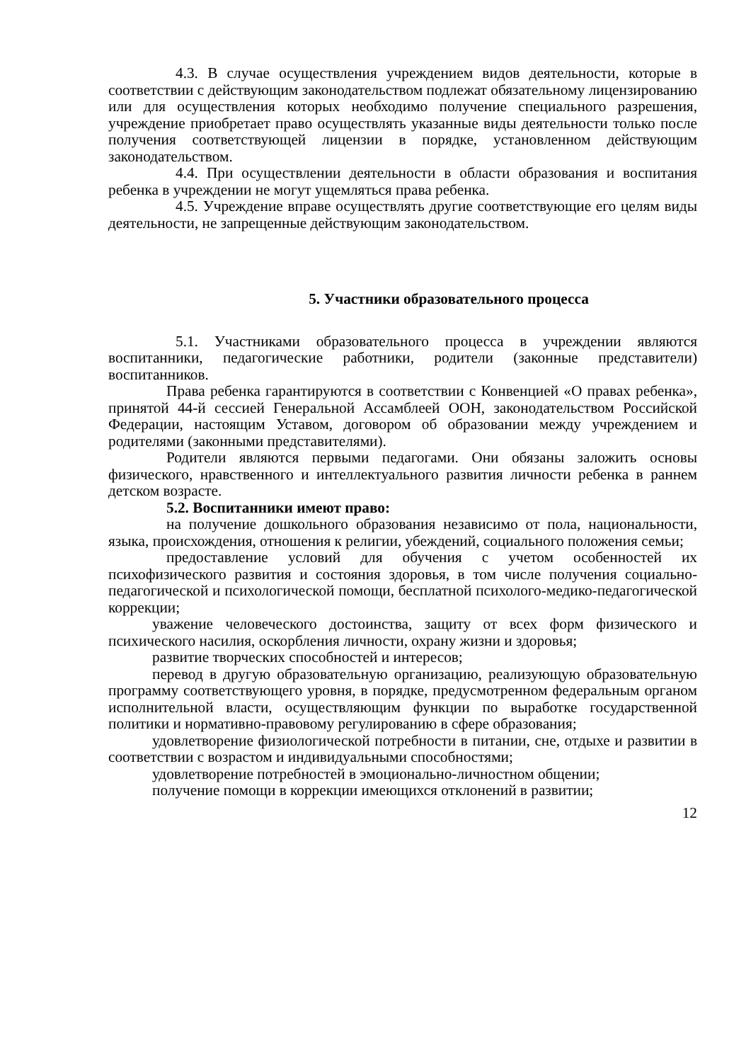4.3. В случае осуществления учреждением видов деятельности, которые в соответствии с действующим законодательством подлежат обязательному лицензированию или для осуществления которых необходимо получение специального разрешения, учреждение приобретает право осуществлять указанные виды деятельности только после получения соответствующей лицензии в порядке, установленном действующим законодательством.
4.4. При осуществлении деятельности в области образования и воспитания ребенка в учреждении не могут ущемляться права ребенка.
4.5. Учреждение вправе осуществлять другие соответствующие его целям виды деятельности, не запрещенные действующим законодательством.
5. Участники образовательного процесса
5.1. Участниками образовательного процесса в учреждении являются воспитанники, педагогические работники, родители (законные представители) воспитанников.
Права ребенка гарантируются в соответствии с Конвенцией «О правах ребенка», принятой 44-й сессией Генеральной Ассамблеей ООН, законодательством Российской Федерации, настоящим Уставом, договором об образовании между учреждением и родителями (законными представителями).
Родители являются первыми педагогами. Они обязаны заложить основы физического, нравственного и интеллектуального развития личности ребенка в раннем детском возрасте.
5.2. Воспитанники имеют право:
на получение дошкольного образования независимо от пола, национальности, языка, происхождения, отношения к религии, убеждений, социального положения семьи;
предоставление условий для обучения с учетом особенностей их психофизического развития и состояния здоровья, в том числе получения социально-педагогической и психологической помощи, бесплатной психолого-медико-педагогической коррекции;
уважение человеческого достоинства, защиту от всех форм физического и психического насилия, оскорбления личности, охрану жизни и здоровья;
развитие творческих способностей и интересов;
перевод в другую образовательную организацию, реализующую образовательную программу соответствующего уровня, в порядке, предусмотренном федеральным органом исполнительной власти, осуществляющим функции по выработке государственной политики и нормативно-правовому регулированию в сфере образования;
удовлетворение физиологической потребности в питании, сне, отдыхе и развитии в соответствии с возрастом и индивидуальными способностями;
удовлетворение потребностей в эмоционально-личностном общении;
получение помощи в коррекции имеющихся отклонений в развитии;
12